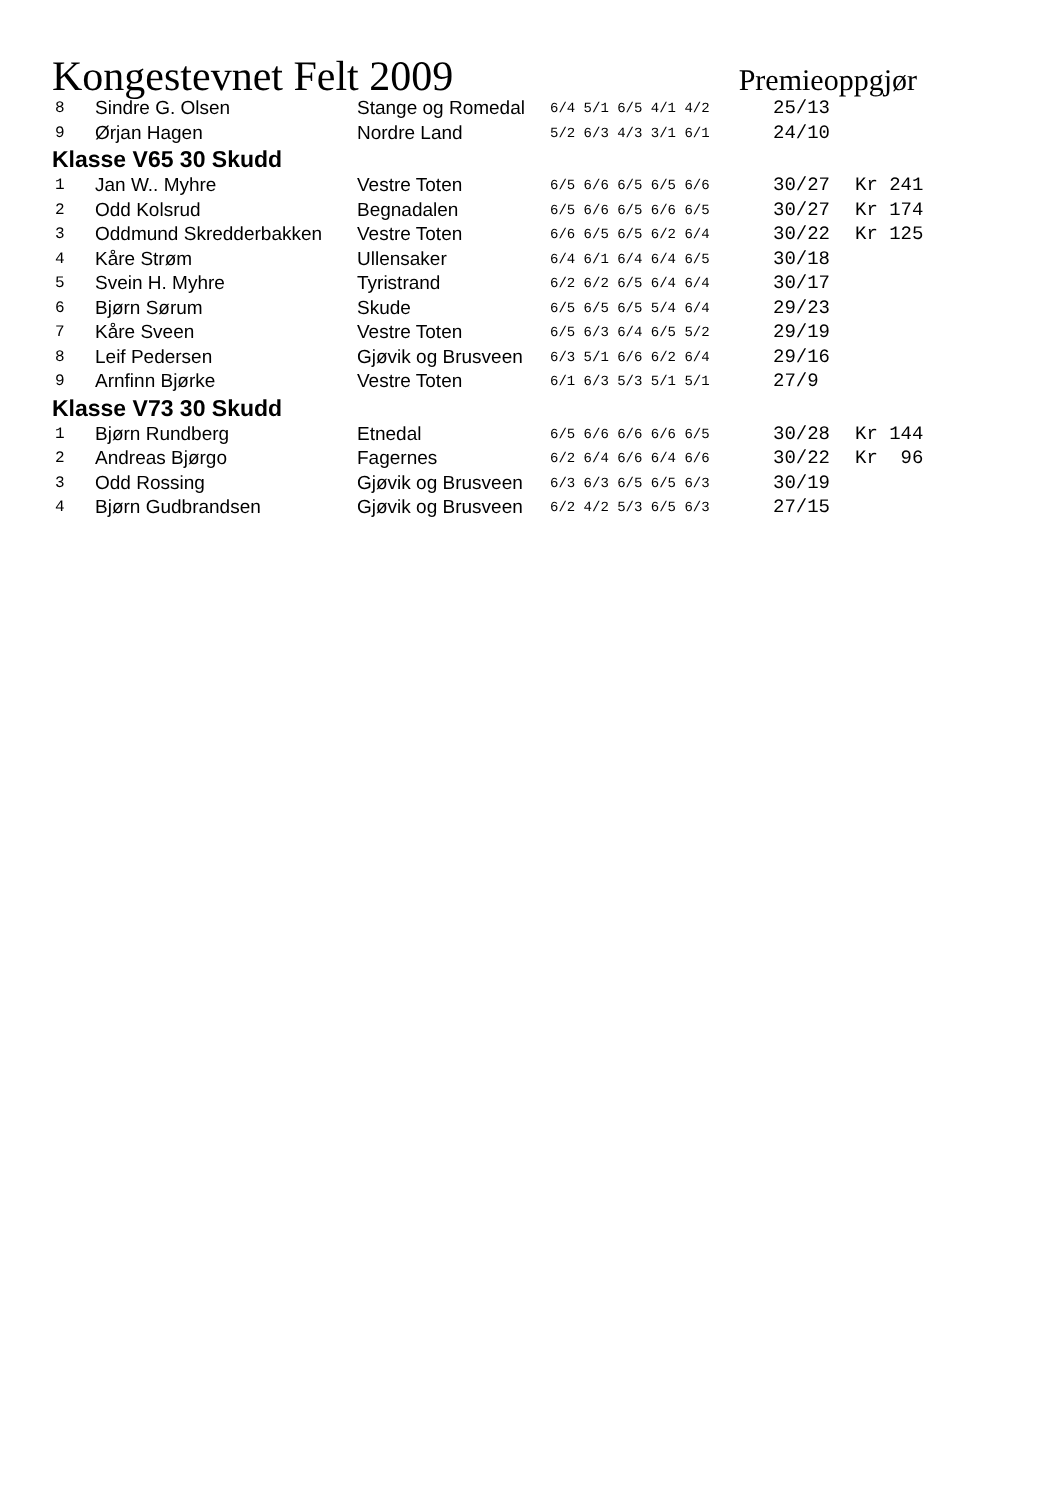Kongestevnet Felt 2009 Premieoppgjør
| 8 | Sindre G. Olsen | Stange og Romedal | 6/4 5/1 6/5 4/1 4/2 | 25/13 | |
| 9 | Ørjan Hagen | Nordre Land | 5/2 6/3 4/3 3/1 6/1 | 24/10 | |
| Klasse V65 30 Skudd | | | | | |
| 1 | Jan W.. Myhre | Vestre Toten | 6/5 6/6 6/5 6/5 6/6 | 30/27 | Kr 241 |
| 2 | Odd Kolsrud | Begnadalen | 6/5 6/6 6/5 6/6 6/5 | 30/27 | Kr 174 |
| 3 | Oddmund Skredderbakken | Vestre Toten | 6/6 6/5 6/5 6/2 6/4 | 30/22 | Kr 125 |
| 4 | Kåre Strøm | Ullensaker | 6/4 6/1 6/4 6/4 6/5 | 30/18 | |
| 5 | Svein H. Myhre | Tyristrand | 6/2 6/2 6/5 6/4 6/4 | 30/17 | |
| 6 | Bjørn Sørum | Skude | 6/5 6/5 6/5 5/4 6/4 | 29/23 | |
| 7 | Kåre Sveen | Vestre Toten | 6/5 6/3 6/4 6/5 5/2 | 29/19 | |
| 8 | Leif Pedersen | Gjøvik og Brusveen | 6/3 5/1 6/6 6/2 6/4 | 29/16 | |
| 9 | Arnfinn Bjørke | Vestre Toten | 6/1 6/3 5/3 5/1 5/1 | 27/9 | |
| Klasse V73 30 Skudd | | | | | |
| 1 | Bjørn Rundberg | Etnedal | 6/5 6/6 6/6 6/6 6/5 | 30/28 | Kr 144 |
| 2 | Andreas Bjørgo | Fagernes | 6/2 6/4 6/6 6/4 6/6 | 30/22 | Kr 96 |
| 3 | Odd Rossing | Gjøvik og Brusveen | 6/3 6/3 6/5 6/5 6/3 | 30/19 | |
| 4 | Bjørn Gudbrandsen | Gjøvik og Brusveen | 6/2 4/2 5/3 6/5 6/3 | 27/15 | |